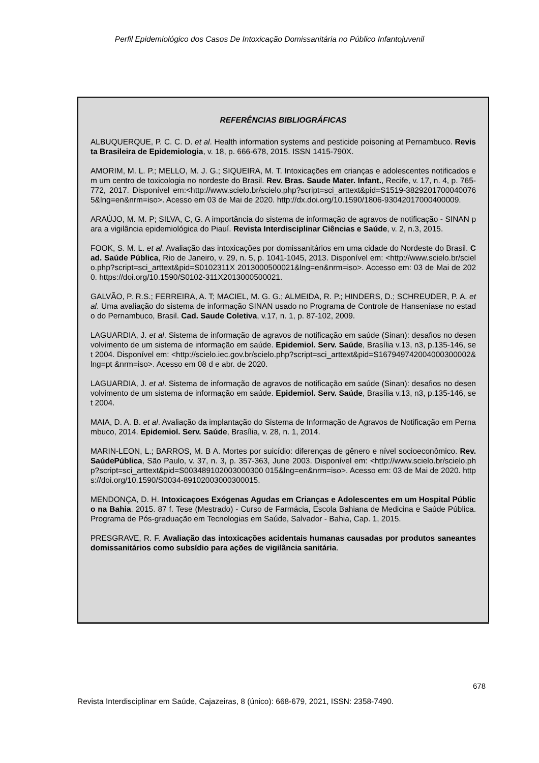Perfil Epidemiológico dos Casos De Intoxicação Domissanitária no Público Infantojuvenil
REFERÊNCIAS BIBLIOGRÁFICAS
ALBUQUERQUE, P. C. C. D. et al. Health information systems and pesticide poisoning at Pernambuco. Revista Brasileira de Epidemiologia, v. 18, p. 666-678, 2015. ISSN 1415-790X.
AMORIM, M. L. P.; MELLO, M. J. G.; SIQUEIRA, M. T. Intoxicações em crianças e adolescentes notificados em um centro de toxicologia no nordeste do Brasil. Rev. Bras. Saude Mater. Infant., Recife, v. 17, n. 4, p. 765-772, 2017. Disponível em:<http://www.scielo.br/scielo.php?script=sci_arttext&pid=S1519-38292017000400765&lng=en&nrm=iso>. Acesso em 03 de Mai de 2020. http://dx.doi.org/10.1590/1806-93042017000400009.
ARAÚJO, M. M. P; SILVA, C, G. A importância do sistema de informação de agravos de notificação - SINAN para a vigilância epidemiológica do Piauí. Revista Interdisciplinar Ciências e Saúde, v. 2, n.3, 2015.
FOOK, S. M. L. et al. Avaliação das intoxicações por domissanitários em uma cidade do Nordeste do Brasil. Cad. Saúde Pública, Rio de Janeiro, v. 29, n. 5, p. 1041-1045, 2013. Disponível em: <http://www.scielo.br/scielo.php?script=sci_arttext&pid=S0102311X 2013000500021&lng=en&nrm=iso>. Accesso em: 03 de Mai de 2020. https://doi.org/10.1590/S0102-311X2013000500021.
GALVÃO, P. R.S.; FERREIRA, A. T; MACIEL, M. G. G.; ALMEIDA, R. P.; HINDERS, D.; SCHREUDER, P. A. et al. Uma avaliação do sistema de informação SINAN usado no Programa de Controle de Hanseníase no estado do Pernambuco, Brasil. Cad. Saude Coletiva, v.17, n. 1, p. 87-102, 2009.
LAGUARDIA, J. et al. Sistema de informação de agravos de notificação em saúde (Sinan): desafios no desenvolvimento de um sistema de informação em saúde. Epidemiol. Serv. Saúde, Brasília v.13, n3, p.135-146, set 2004. Disponível em: <http://scielo.iec.gov.br/scielo.php?script=sci_arttext&pid=S167949742004000300002&lng=pt &nrm=iso>. Acesso em 08 d e abr. de 2020.
LAGUARDIA, J. et al. Sistema de informação de agravos de notificação em saúde (Sinan): desafios no desenvolvimento de um sistema de informação em saúde. Epidemiol. Serv. Saúde, Brasília v.13, n3, p.135-146, set 2004.
MAIA, D. A. B. et al. Avaliação da implantação do Sistema de Informação de Agravos de Notificação em Pernambuco, 2014. Epidemiol. Serv. Saúde, Brasília, v. 28, n. 1, 2014.
MARIN-LEON, L.; BARROS, M. B A. Mortes por suicídio: diferenças de gênero e nível socioeconômico. Rev. SaúdePública, São Paulo, v. 37, n. 3, p. 357-363, June 2003. Disponível em: <http://www.scielo.br/scielo.php?script=sci_arttext&pid=S003489102003000300 015&lng=en&nrm=iso>. Acesso em: 03 de Mai de 2020. https://doi.org/10.1590/S0034-89102003000300015.
MENDONÇA, D. H. Intoxicaçoes Exógenas Agudas em Crianças e Adolescentes em um Hospital Público na Bahia. 2015. 87 f. Tese (Mestrado) - Curso de Farmácia, Escola Bahiana de Medicina e Saúde Pública. Programa de Pós-graduação em Tecnologias em Saúde, Salvador - Bahia, Cap. 1, 2015.
PRESGRAVE, R. F. Avaliação das intoxicações acidentais humanas causadas por produtos saneantes domissanitários como subsídio para ações de vigilância sanitária.
678
Revista Interdisciplinar em Saúde, Cajazeiras, 8 (único): 668-679, 2021, ISSN: 2358-7490.